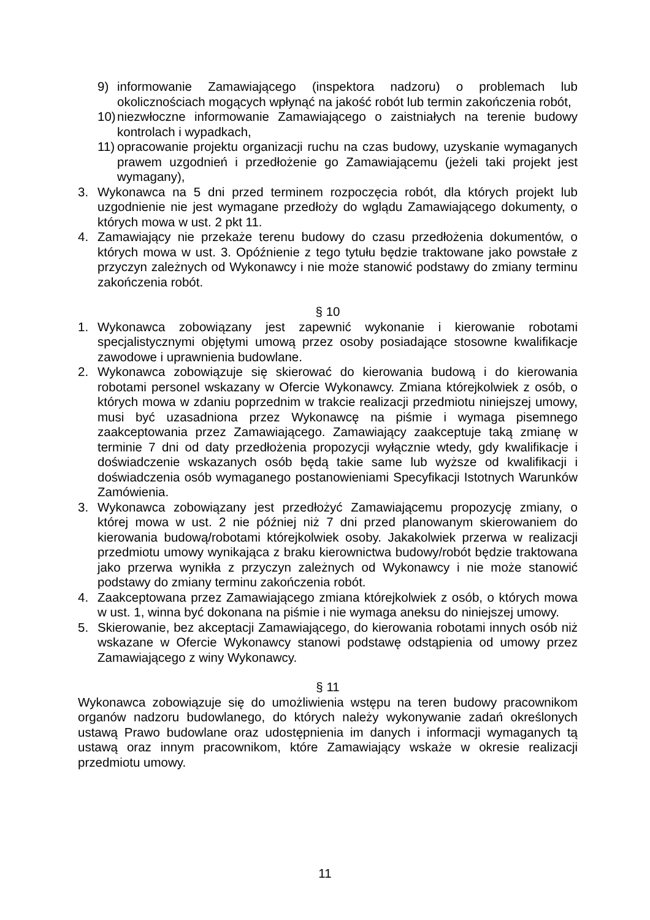9) informowanie Zamawiającego (inspektora nadzoru) o problemach lub okolicznościach mogących wpłynąć na jakość robót lub termin zakończenia robót,
10) niezwłoczne informowanie Zamawiającego o zaistniałych na terenie budowy kontrolach i wypadkach,
11) opracowanie projektu organizacji ruchu na czas budowy, uzyskanie wymaganych prawem uzgodnień i przedłożenie go Zamawiającemu (jeżeli taki projekt jest wymagany),
3. Wykonawca na 5 dni przed terminem rozpoczęcia robót, dla których projekt lub uzgodnienie nie jest wymagane przedłoży do wglądu Zamawiającego dokumenty, o których mowa w ust. 2 pkt 11.
4. Zamawiający nie przekaże terenu budowy do czasu przedłożenia dokumentów, o których mowa w ust. 3. Opóźnienie z tego tytułu będzie traktowane jako powstałe z przyczyn zależnych od Wykonawcy i nie może stanowić podstawy do zmiany terminu zakończenia robót.
§ 10
1. Wykonawca zobowiązany jest zapewnić wykonanie i kierowanie robotami specjalistycznymi objętymi umową przez osoby posiadające stosowne kwalifikacje zawodowe i uprawnienia budowlane.
2. Wykonawca zobowiązuje się skierować do kierowania budową i do kierowania robotami personel wskazany w Ofercie Wykonawcy. Zmiana którejkolwiek z osób, o których mowa w zdaniu poprzednim w trakcie realizacji przedmiotu niniejszej umowy, musi być uzasadniona przez Wykonawcę na piśmie i wymaga pisemnego zaakceptowania przez Zamawiającego. Zamawiający zaakceptuje taką zmianę w terminie 7 dni od daty przedłożenia propozycji wyłącznie wtedy, gdy kwalifikacje i doświadczenie wskazanych osób będą takie same lub wyższe od kwalifikacji i doświadczenia osób wymaganego postanowieniami Specyfikacji Istotnych Warunków Zamówienia.
3. Wykonawca zobowiązany jest przedłożyć Zamawiającemu propozycję zmiany, o której mowa w ust. 2 nie później niż 7 dni przed planowanym skierowaniem do kierowania budową/robotami którejkolwiek osoby. Jakakolwiek przerwa w realizacji przedmiotu umowy wynikająca z braku kierownictwa budowy/robót będzie traktowana jako przerwa wynikła z przyczyn zależnych od Wykonawcy i nie może stanowić podstawy do zmiany terminu zakończenia robót.
4. Zaakceptowana przez Zamawiającego zmiana którejkolwiek z osób, o których mowa w ust. 1, winna być dokonana na piśmie i nie wymaga aneksu do niniejszej umowy.
5. Skierowanie, bez akceptacji Zamawiającego, do kierowania robotami innych osób niż wskazane w Ofercie Wykonawcy stanowi podstawę odstąpienia od umowy przez Zamawiającego z winy Wykonawcy.
§ 11
Wykonawca zobowiązuje się do umożliwienia wstępu na teren budowy pracownikom organów nadzoru budowlanego, do których należy wykonywanie zadań określonych ustawą Prawo budowlane oraz udostępnienia im danych i informacji wymaganych tą ustawą oraz innym pracownikom, które Zamawiający wskaże w okresie realizacji przedmiotu umowy.
11